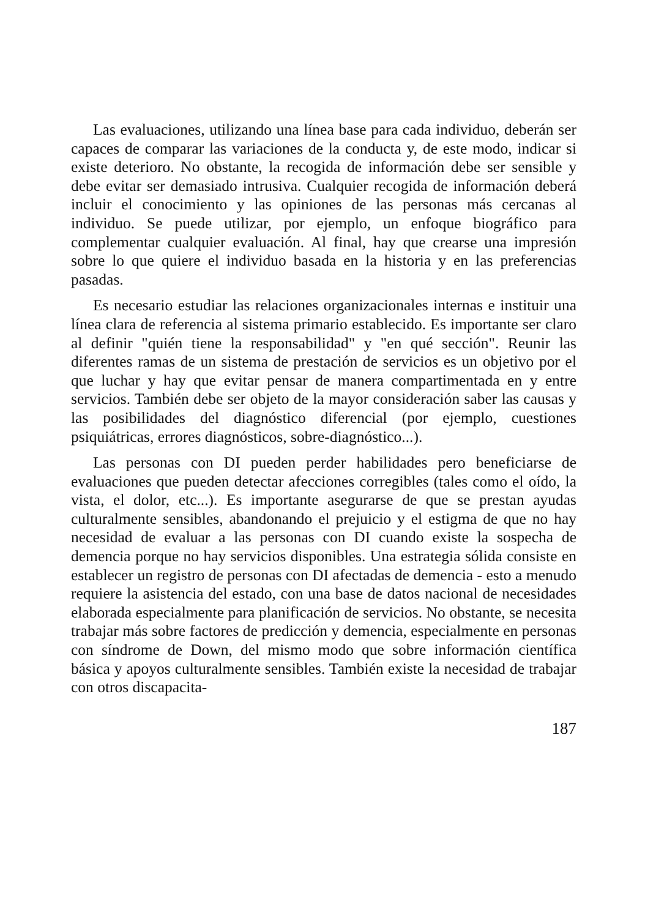Las evaluaciones, utilizando una línea base para cada individuo, deberán ser capaces de comparar las variaciones de la conducta y, de este modo, indicar si existe deterioro. No obstante, la recogida de información debe ser sensible y debe evitar ser demasiado intrusiva. Cualquier recogida de información deberá incluir el conocimiento y las opiniones de las personas más cercanas al individuo. Se puede utilizar, por ejemplo, un enfoque biográfico para complementar cualquier evaluación. Al final, hay que crearse una impresión sobre lo que quiere el individuo basada en la historia y en las preferencias pasadas.
Es necesario estudiar las relaciones organizacionales internas e instituir una línea clara de referencia al sistema primario establecido. Es importante ser claro al definir "quién tiene la responsabilidad" y "en qué sección". Reunir las diferentes ramas de un sistema de prestación de servicios es un objetivo por el que luchar y hay que evitar pensar de manera compartimentada en y entre servicios. También debe ser objeto de la mayor consideración saber las causas y las posibilidades del diagnóstico diferencial (por ejemplo, cuestiones psiquiátricas, errores diagnósticos, sobre-diagnóstico...).
Las personas con DI pueden perder habilidades pero beneficiarse de evaluaciones que pueden detectar afecciones corregibles (tales como el oído, la vista, el dolor, etc...). Es importante asegurarse de que se prestan ayudas culturalmente sensibles, abandonando el prejuicio y el estigma de que no hay necesidad de evaluar a las personas con DI cuando existe la sospecha de demencia porque no hay servicios disponibles. Una estrategia sólida consiste en establecer un registro de personas con DI afectadas de demencia - esto a menudo requiere la asistencia del estado, con una base de datos nacional de necesidades elaborada especialmente para planificación de servicios. No obstante, se necesita trabajar más sobre factores de predicción y demencia, especialmente en personas con síndrome de Down, del mismo modo que sobre información científica básica y apoyos culturalmente sensibles. También existe la necesidad de trabajar con otros discapacita-
187